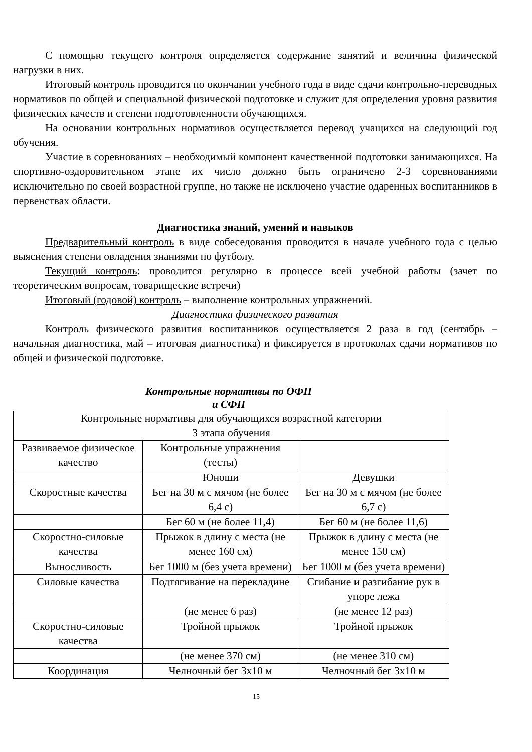С помощью текущего контроля определяется содержание занятий и величина физической нагрузки в них.
Итоговый контроль проводится по окончании учебного года в виде сдачи контрольно-переводных нормативов по общей и специальной физической подготовке и служит для определения уровня развития физических качеств и степени подготовленности обучающихся.
На основании контрольных нормативов осуществляется перевод учащихся на следующий год обучения.
Участие в соревнованиях – необходимый компонент качественной подготовки занимающихся. На спортивно-оздоровительном этапе их число должно быть ограничено 2-3 соревнованиями исключительно по своей возрастной группе, но также не исключено участие одаренных воспитанников в первенствах области.
Диагностика знаний, умений и навыков
Предварительный контроль в виде собеседования проводится в начале учебного года с целью выяснения степени овладения знаниями по футболу.
Текущий контроль: проводится регулярно в процессе всей учебной работы (зачет по теоретическим вопросам, товарищеские встречи)
Итоговый (годовой) контроль – выполнение контрольных упражнений.
Диагностика физического развития
Контроль физического развития воспитанников осуществляется 2 раза в год (сентябрь – начальная диагностика, май – итоговая диагностика) и фиксируется в протоколах сдачи нормативов по общей и физической подготовке.
Контрольные нормативы по ОФП и СФП
| Контрольные нормативы для обучающихся возрастной категории 3 этапа обучения | | |
| Развиваемое физическое качество | Контрольные упражнения (тесты) | |
| | Юноши | Девушки |
| Скоростные качества | Бег на 30 м с мячом (не более 6,4 с) | Бег на 30 м с мячом (не более 6,7 с) |
| | Бег 60 м (не более 11,4) | Бег 60 м (не более 11,6) |
| Скоростно-силовые качества | Прыжок в длину с места (не менее 160 см) | Прыжок в длину с места (не менее 150 см) |
| Выносливость | Бег 1000 м (без учета времени) | Бег 1000 м (без учета времени) |
| Силовые качества | Подтягивание на перекладине | Сгибание и разгибание рук в упоре лежа |
| | (не менее 6 раз) | (не менее 12 раз) |
| Скоростно-силовые качества | Тройной прыжок | Тройной прыжок |
| | (не менее 370 см) | (не менее 310 см) |
| Координация | Челночный бег 3х10 м | Челночный бег 3х10 м |
15